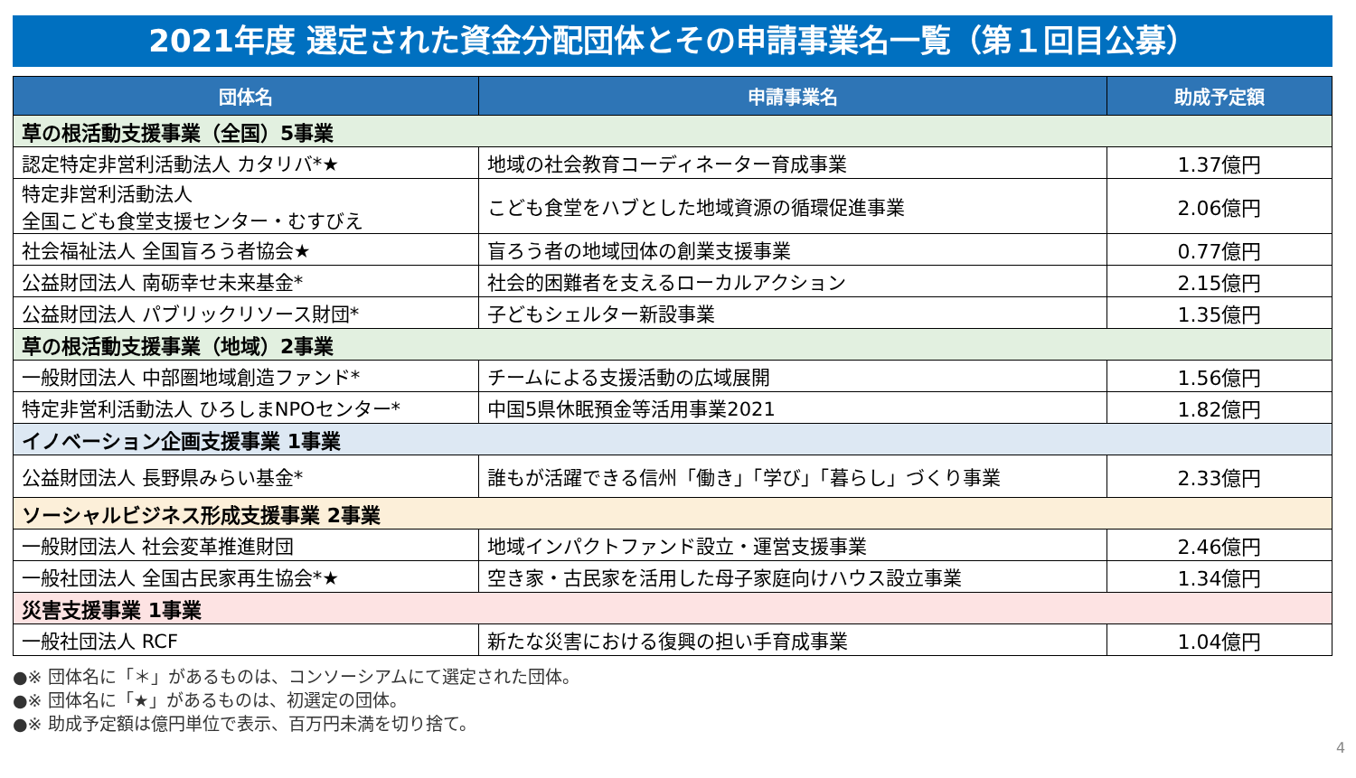2021年度 選定された資金分配団体とその申請事業名一覧（第１回目公募）
| 団体名 | 申請事業名 | 助成予定額 |
| --- | --- | --- |
| 草の根活動支援事業（全国）5事業 | | |
| 認定特定非営利活動法人 カタリバ*★ | 地域の社会教育コーディネーター育成事業 | 1.37億円 |
| 特定非営利活動法人 全国こども食堂支援センター・むすびえ | こども食堂をハブとした地域資源の循環促進事業 | 2.06億円 |
| 社会福祉法人 全国盲ろう者協会★ | 盲ろう者の地域団体の創業支援事業 | 0.77億円 |
| 公益財団法人 南砺幸せ未来基金* | 社会的困難者を支えるローカルアクション | 2.15億円 |
| 公益財団法人 パブリックリソース財団* | 子どもシェルター新設事業 | 1.35億円 |
| 草の根活動支援事業（地域）2事業 | | |
| 一般財団法人 中部圏地域創造ファンド* | チームによる支援活動の広域展開 | 1.56億円 |
| 特定非営利活動法人 ひろしまNPOセンター* | 中国5県休眠預金等活用事業2021 | 1.82億円 |
| イノベーション企画支援事業 1事業 | | |
| 公益財団法人 長野県みらい基金* | 誰もが活躍できる信州「働き」「学び」「暮らし」づくり事業 | 2.33億円 |
| ソーシャルビジネス形成支援事業 2事業 | | |
| 一般財団法人 社会変革推進財団 | 地域インパクトファンド設立・運営支援事業 | 2.46億円 |
| 一般社団法人 全国古民家再生協会*★ | 空き家・古民家を活用した母子家庭向けハウス設立事業 | 1.34億円 |
| 災害支援事業 1事業 | | |
| 一般社団法人 RCF | 新たな災害における復興の担い手育成事業 | 1.04億円 |
●※ 団体名に「＊」があるものは、コンソーシアムにて選定された団体。
●※ 団体名に「★」があるものは、初選定の団体。
●※ 助成予定額は億円単位で表示、百万円未満を切り捨て。
4